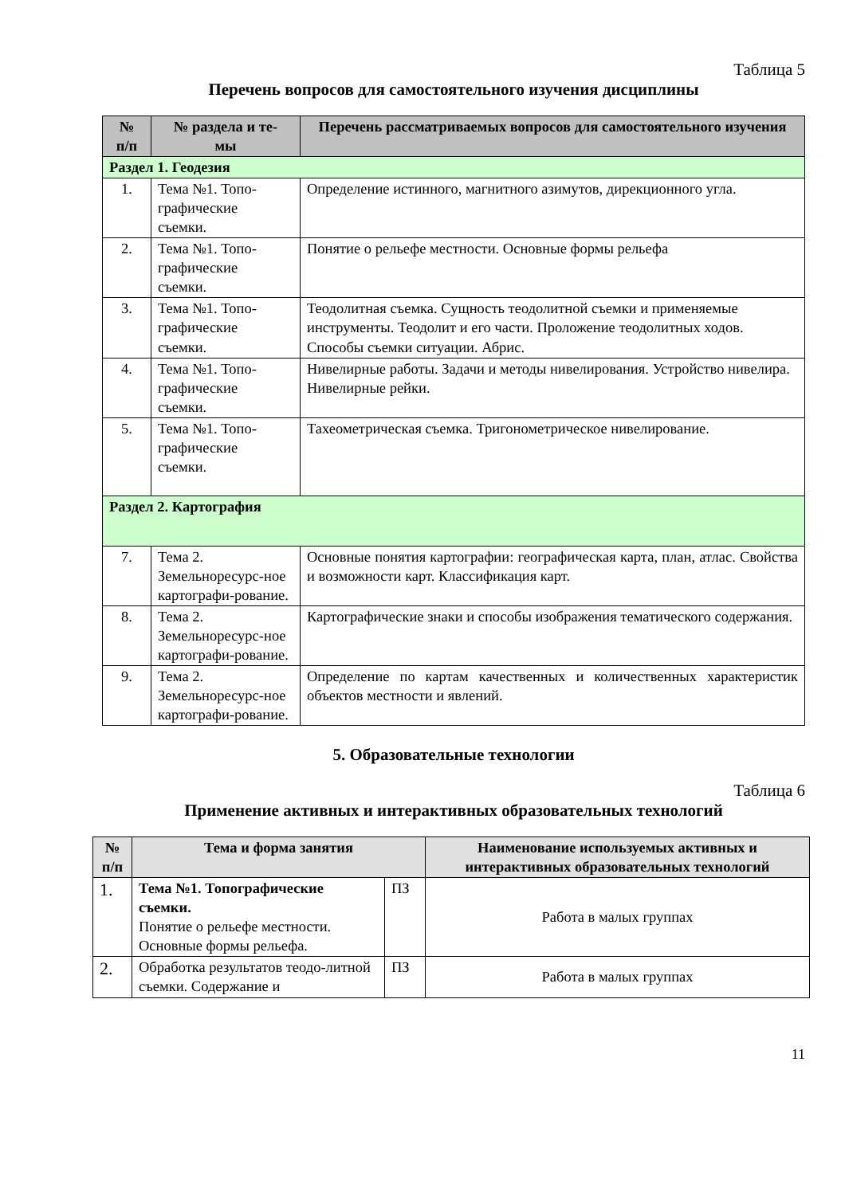Таблица 5
Перечень вопросов для самостоятельного изучения дисциплины
| № п/п | № раздела и те- мы | Перечень рассматриваемых вопросов для самостоятельного изучения |
| --- | --- | --- |
| Раздел 1. Геодезия | | |
| 1. | Тема №1. Топо- графические съемки. | Определение истинного, магнитного азимутов, дирекционного угла. |
| 2. | Тема №1. Топо- графические съемки. | Понятие о рельефе местности. Основные формы рельефа |
| 3. | Тема №1. Топо- графические съемки. | Теодолитная съемка. Сущность теодолитной съемки и применяемые инструменты. Теодолит и его части. Проложение теодолитных ходов. Способы съемки ситуации. Абрис. |
| 4. | Тема №1. Топо- графические съемки. | Нивелирные работы. Задачи и методы нивелирования. Устройство нивелира. Нивелирные рейки. |
| 5. | Тема №1. Топо- графические съемки. | Тахеометрическая съемка. Тригонометрическое нивелирование. |
| Раздел 2. Картография | | |
| 7. | Тема 2. Земельноресурс-ное картографи-рование. | Основные понятия картографии: географическая карта, план, атлас. Свойства и возможности карт. Классификация карт. |
| 8. | Тема 2. Земельноресурс-ное картографи-рование. | Картографические знаки и способы изображения тематического содержания. |
| 9. | Тема 2. Земельноресурс-ное картографи-рование. | Определение по картам качественных и количественных характеристик объектов местности и явлений. |
5. Образовательные технологии
Таблица 6
Применение активных и интерактивных образовательных технологий
| № п/п | Тема и форма занятия | | Наименование используемых активных и интерактивных образовательных технологий |
| --- | --- | --- | --- |
| 1. | Тема №1. Топографические съемки. Понятие о рельефе местности. Основные формы рельефа. | ПЗ | Работа в малых группах |
| 2. | Обработка результатов теодо-литной съемки. Содержание и | ПЗ | Работа в малых группах |
11